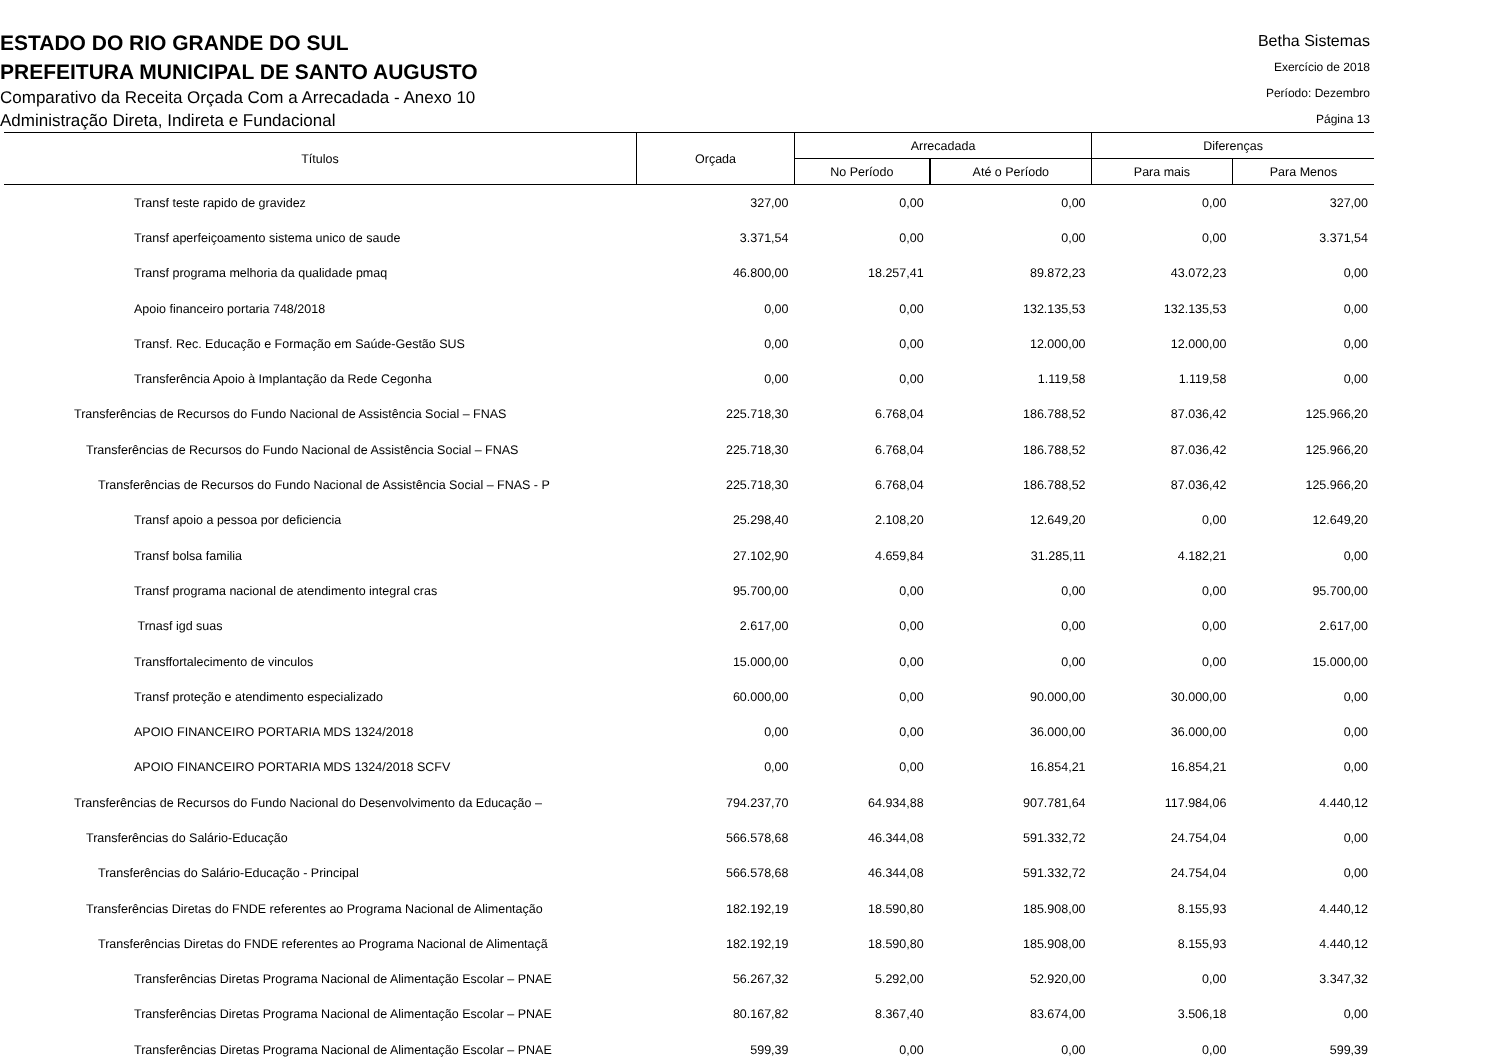ESTADO DO RIO GRANDE DO SUL
PREFEITURA MUNICIPAL DE SANTO AUGUSTO
Comparativo da Receita Orçada Com a Arrecadada - Anexo 10
Administração Direta, Indireta e Fundacional
Betha Sistemas
Exercício de 2018
Período: Dezembro
Página 13
| Títulos | Orçada | Arrecadada | | Diferenças | |
| --- | --- | --- | --- | --- | --- |
| | | No Período | Até o Período | Para mais | Para Menos |
| Transf teste rapido de gravidez | 327,00 | 0,00 | 0,00 | 0,00 | 327,00 |
| Transf aperfeiçoamento sistema unico de saude | 3.371,54 | 0,00 | 0,00 | 0,00 | 3.371,54 |
| Transf programa melhoria da qualidade pmaq | 46.800,00 | 18.257,41 | 89.872,23 | 43.072,23 | 0,00 |
| Apoio financeiro portaria 748/2018 | 0,00 | 0,00 | 132.135,53 | 132.135,53 | 0,00 |
| Transf. Rec. Educação e Formação em Saúde-Gestão SUS | 0,00 | 0,00 | 12.000,00 | 12.000,00 | 0,00 |
| Transferência Apoio à Implantação da Rede Cegonha | 0,00 | 0,00 | 1.119,58 | 1.119,58 | 0,00 |
| Transferências de Recursos do Fundo Nacional de Assistência Social – FNAS | 225.718,30 | 6.768,04 | 186.788,52 | 87.036,42 | 125.966,20 |
| Transferências de Recursos do Fundo Nacional de Assistência Social – FNAS | 225.718,30 | 6.768,04 | 186.788,52 | 87.036,42 | 125.966,20 |
| Transferências de Recursos do Fundo Nacional de Assistência Social – FNAS - P | 225.718,30 | 6.768,04 | 186.788,52 | 87.036,42 | 125.966,20 |
| Transf apoio a pessoa por deficiencia | 25.298,40 | 2.108,20 | 12.649,20 | 0,00 | 12.649,20 |
| Transf bolsa familia | 27.102,90 | 4.659,84 | 31.285,11 | 4.182,21 | 0,00 |
| Transf programa nacional de atendimento integral cras | 95.700,00 | 0,00 | 0,00 | 0,00 | 95.700,00 |
| Trnasf igd suas | 2.617,00 | 0,00 | 0,00 | 0,00 | 2.617,00 |
| Transffortalecimento de vinculos | 15.000,00 | 0,00 | 0,00 | 0,00 | 15.000,00 |
| Transf proteção e atendimento especializado | 60.000,00 | 0,00 | 90.000,00 | 30.000,00 | 0,00 |
| APOIO FINANCEIRO PORTARIA MDS 1324/2018 | 0,00 | 0,00 | 36.000,00 | 36.000,00 | 0,00 |
| APOIO FINANCEIRO PORTARIA MDS 1324/2018 SCFV | 0,00 | 0,00 | 16.854,21 | 16.854,21 | 0,00 |
| Transferências de Recursos do Fundo Nacional do Desenvolvimento da Educação – | 794.237,70 | 64.934,88 | 907.781,64 | 117.984,06 | 4.440,12 |
| Transferências do Salário-Educação | 566.578,68 | 46.344,08 | 591.332,72 | 24.754,04 | 0,00 |
| Transferências do Salário-Educação - Principal | 566.578,68 | 46.344,08 | 591.332,72 | 24.754,04 | 0,00 |
| Transferências Diretas do FNDE referentes ao Programa Nacional de Alimentação | 182.192,19 | 18.590,80 | 185.908,00 | 8.155,93 | 4.440,12 |
| Transferências Diretas do FNDE referentes ao Programa Nacional de Alimentaçã | 182.192,19 | 18.590,80 | 185.908,00 | 8.155,93 | 4.440,12 |
| Transferências Diretas Programa Nacional de Alimentação Escolar – PNAE | 56.267,32 | 5.292,00 | 52.920,00 | 0,00 | 3.347,32 |
| Transferências Diretas Programa Nacional de Alimentação Escolar – PNAE | 80.167,82 | 8.367,40 | 83.674,00 | 3.506,18 | 0,00 |
| Transferências Diretas Programa Nacional de Alimentação Escolar – PNAE | 599,39 | 0,00 | 0,00 | 0,00 | 599,39 |